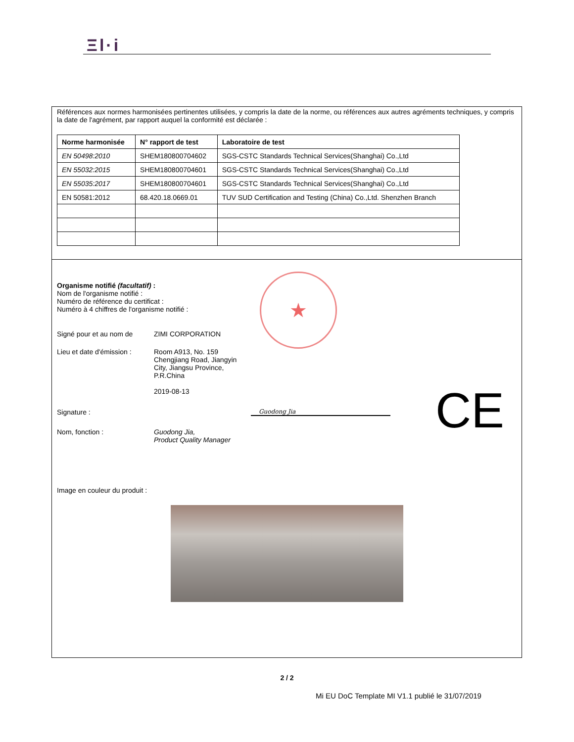Ξl·i
Références aux normes harmonisées pertinentes utilisées, y compris la date de la norme, ou références aux autres agréments techniques, y compris la date de l'agrément, par rapport auquel la conformité est déclarée :
| Norme harmonisée | N° rapport de test | Laboratoire de test |
| --- | --- | --- |
| EN 50498:2010 | SHEM180800704602 | SGS-CSTC Standards Technical Services(Shanghai) Co.,Ltd |
| EN 55032:2015 | SHEM180800704601 | SGS-CSTC Standards Technical Services(Shanghai) Co.,Ltd |
| EN 55035:2017 | SHEM180800704601 | SGS-CSTC Standards Technical Services(Shanghai) Co.,Ltd |
| EN 50581:2012 | 68.420.18.0669.01 | TUV SUD Certification and Testing (China) Co.,Ltd. Shenzhen Branch |
★
CE
Organisme notifié (facultatif) :
Nom de l'organisme notifié :
Numéro de référence du certificat :
Numéro à 4 chiffres de l'organisme notifié :
Signé pour et au nom de ZIMI CORPORATION
Lieu et date d'émission :
Room A913, No. 159
Chengjiang Road, Jiangyin
City, Jiangsu Province,
P.R.China
2019-08-13
Signature :
Guodong Jia
Nom, fonction : Guodong Jia,
Product Quality Manager
Image en couleur du produit :
2 / 2
Mi EU DoC Template MI V1.1 publié le 31/07/2019